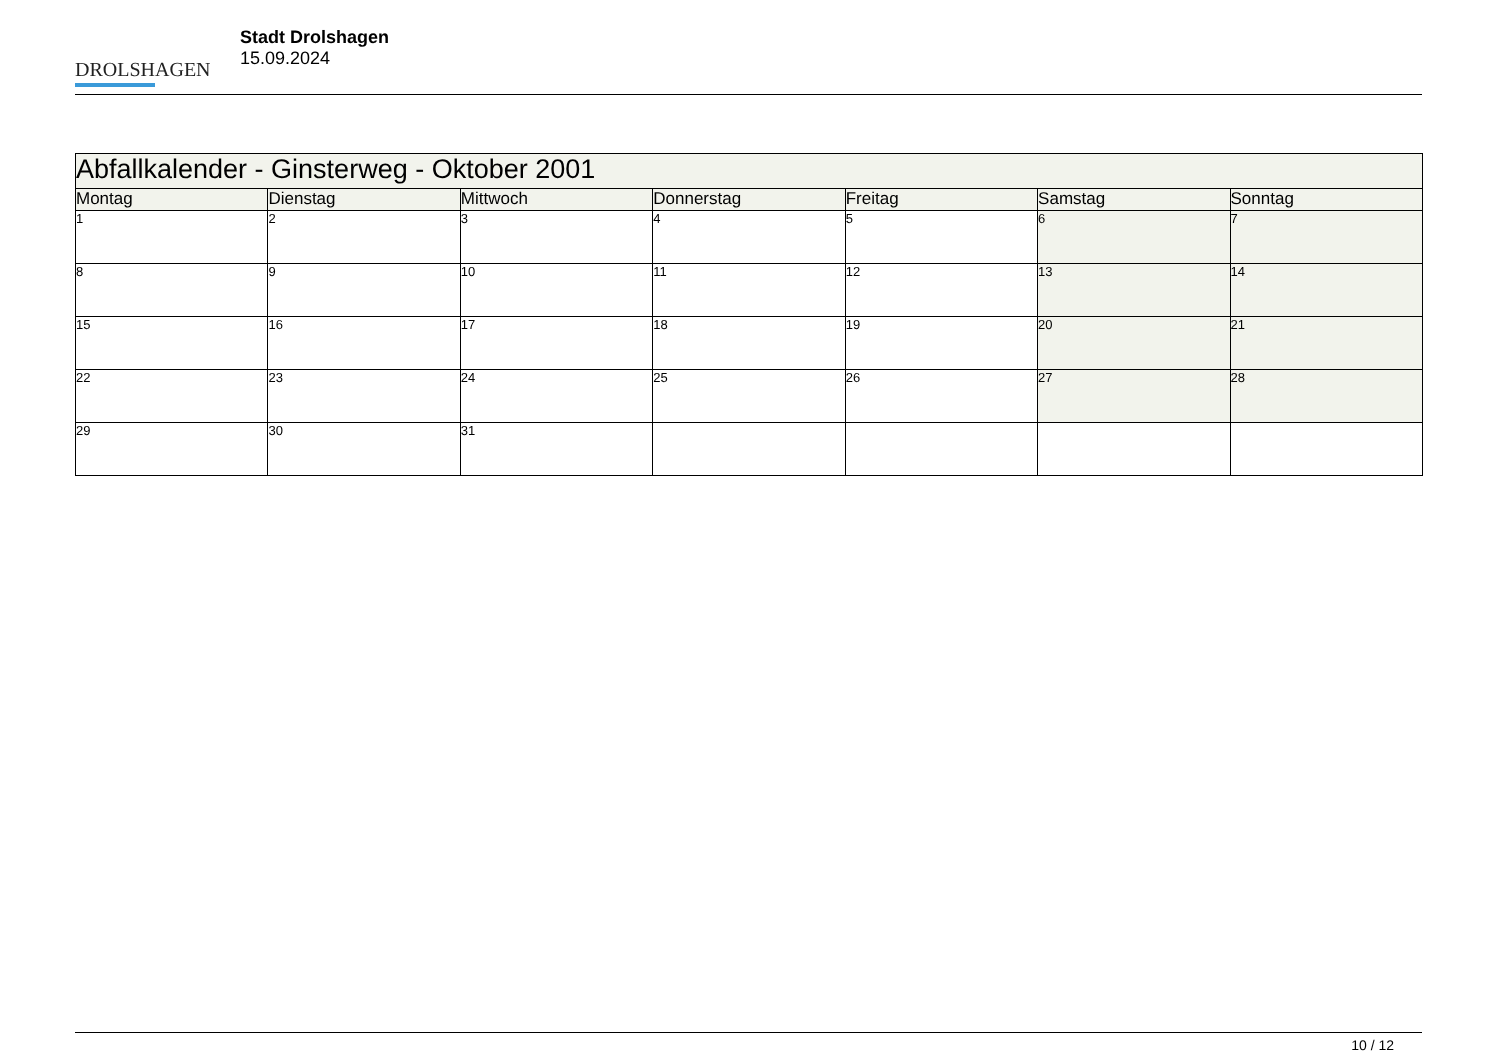DROLSHAGEN
Stadt Drolshagen
15.09.2024
| Abfallkalender - Ginsterweg - Oktober 2001 | | | | | | |
| --- | --- | --- | --- | --- | --- | --- |
| Montag | Dienstag | Mittwoch | Donnerstag | Freitag | Samstag | Sonntag |
| 1 | 2 | 3 | 4 | 5 | 6 | 7 |
| 8 | 9 | 10 | 11 | 12 | 13 | 14 |
| 15 | 16 | 17 | 18 | 19 | 20 | 21 |
| 22 | 23 | 24 | 25 | 26 | 27 | 28 |
| 29 | 30 | 31 | | | | |
10 / 12